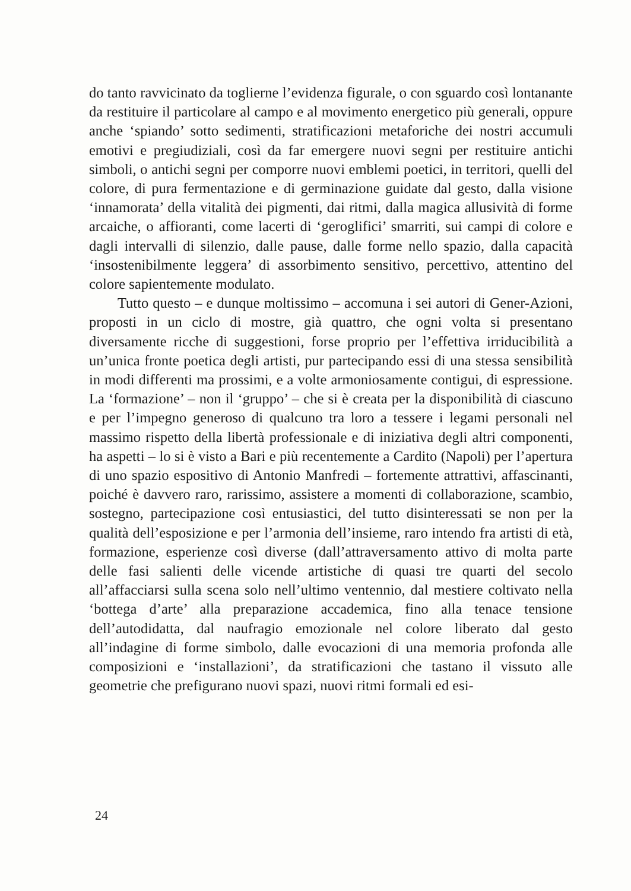do tanto ravvicinato da toglierne l’evidenza figurale, o con sguardo così lontanante da restituire il particolare al campo e al movimento energetico più generali, oppure anche ‘spiando’ sotto sedimenti, stratificazioni metaforiche dei nostri accumuli emotivi e pregiudiziali, così da far emergere nuovi segni per restituire antichi simboli, o antichi segni per comporre nuovi emblemi poetici, in territori, quelli del colore, di pura fermentazione e di germinazione guidate dal gesto, dalla visione ‘innamorata’ della vitalità dei pigmenti, dai ritmi, dalla magica allusività di forme arcaiche, o affioranti, come lacerti di ‘geroglifici’ smarriti, sui campi di colore e dagli intervalli di silenzio, dalle pause, dalle forme nello spazio, dalla capacità ‘insostenibilmente leggera’ di assorbimento sensitivo, percettivo, attentino del colore sapientemente modulato.
Tutto questo – e dunque moltissimo – accomuna i sei autori di Gener-Azioni, proposti in un ciclo di mostre, già quattro, che ogni volta si presentano diversamente ricche di suggestioni, forse proprio per l’effettiva irriducibilità a un’unica fronte poetica degli artisti, pur partecipando essi di una stessa sensibilità in modi differenti ma prossimi, e a volte armoniosamente contigui, di espressione. La ‘formazione’ – non il ‘gruppo’ – che si è creata per la disponibilità di ciascuno e per l’impegno generoso di qualcuno tra loro a tessere i legami personali nel massimo rispetto della libertà professionale e di iniziativa degli altri componenti, ha aspetti – lo si è visto a Bari e più recentemente a Cardito (Napoli) per l’apertura di uno spazio espositivo di Antonio Manfredi – fortemente attrattivi, affascinanti, poiché è davvero raro, rarissimo, assistere a momenti di collaborazione, scambio, sostegno, partecipazione così entusiastici, del tutto disinteressati se non per la qualità dell’esposizione e per l’armonia dell’insieme, raro intendo fra artisti di età, formazione, esperienze così diverse (dall’attraversamento attivo di molta parte delle fasi salienti delle vicende artistiche di quasi tre quarti del secolo all’affacciarsi sulla scena solo nell’ultimo ventennio, dal mestiere coltivato nella ‘bottega d’arte’ alla preparazione accademica, fino alla tenace tensione dell’autodidatta, dal naufragio emozionale nel colore liberato dal gesto all’indagine di forme simbolo, dalle evocazioni di una memoria profonda alle composizioni e ‘installazioni’, da stratificazioni che tastano il vissuto alle geometrie che prefigurano nuovi spazi, nuovi ritmi formali ed esi-
24